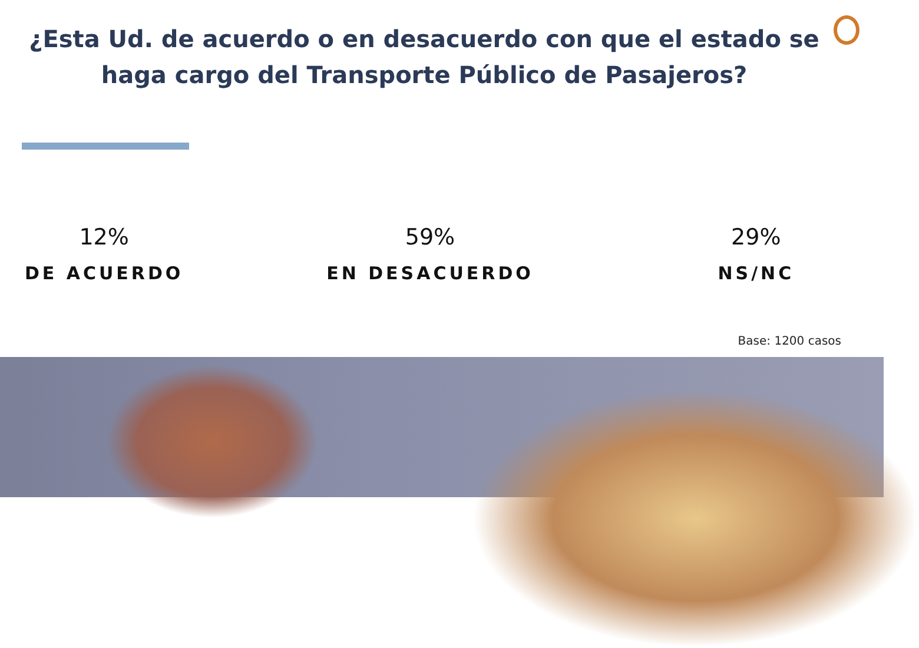¿Esta Ud. de acuerdo o en desacuerdo con que el estado se haga cargo del Transporte Público de Pasajeros?
12%
DE ACUERDO
59%
EN DESACUERDO
29%
NS/NC
Base: 1200 casos